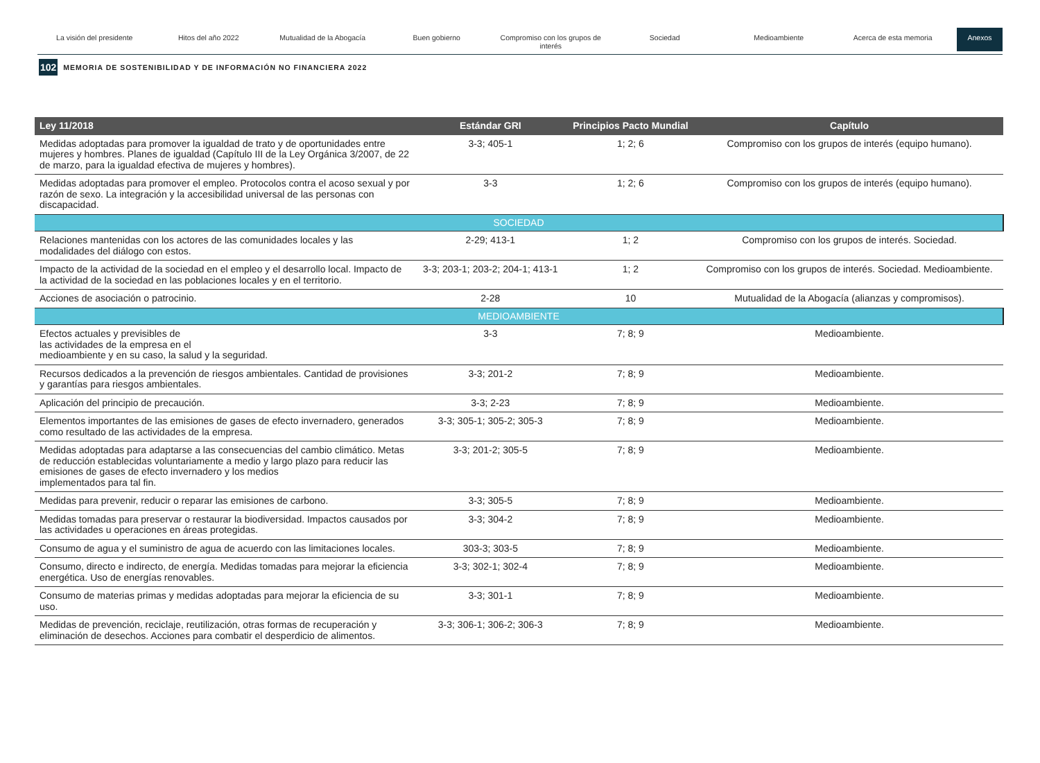La visión del presidente Hitos del año 2022 Mutualidad de la Abogacía Buen gobierno Compromiso con los grupos de interés
Sociedad Medioambiente Acerca de esta memoria
Anexos
102 MEMORIA DE SOSTENIBILIDAD Y DE INFORMACIÓN NO FINANCIERA 2022
| Ley 11/2018 | Estándar GRI | Principios Pacto Mundial | Capítulo |
| --- | --- | --- | --- |
| Medidas adoptadas para promover la igualdad de trato y de oportunidades entre mujeres y hombres. Planes de igualdad (Capítulo III de la Ley Orgánica 3/2007, de 22 de marzo, para la igualdad efectiva de mujeres y hombres). | 3-3; 405-1 | 1; 2; 6 | Compromiso con los grupos de interés (equipo humano). |
| Medidas adoptadas para promover el empleo. Protocolos contra el acoso sexual y por razón de sexo. La integración y la accesibilidad universal de las personas con discapacidad. | 3-3 | 1; 2; 6 | Compromiso con los grupos de interés (equipo humano). |
| SOCIEDAD | | | |
| Relaciones mantenidas con los actores de las comunidades locales y las modalidades del diálogo con estos. | 2-29; 413-1 | 1; 2 | Compromiso con los grupos de interés. Sociedad. |
| Impacto de la actividad de la sociedad en el empleo y el desarrollo local. Impacto de la actividad de la sociedad en las poblaciones locales y en el territorio. | 3-3; 203-1; 203-2; 204-1; 413-1 | 1; 2 | Compromiso con los grupos de interés. Sociedad. Medioambiente. |
| Acciones de asociación o patrocinio. | 2-28 | 10 | Mutualidad de la Abogacía (alianzas y compromisos). |
| MEDIOAMBIENTE | | | |
| Efectos actuales y previsibles de las actividades de la empresa en el medioambiente y en su caso, la salud y la seguridad. | 3-3 | 7; 8; 9 | Medioambiente. |
| Recursos dedicados a la prevención de riesgos ambientales. Cantidad de provisiones y garantías para riesgos ambientales. | 3-3; 201-2 | 7; 8; 9 | Medioambiente. |
| Aplicación del principio de precaución. | 3-3; 2-23 | 7; 8; 9 | Medioambiente. |
| Elementos importantes de las emisiones de gases de efecto invernadero, generados como resultado de las actividades de la empresa. | 3-3; 305-1; 305-2; 305-3 | 7; 8; 9 | Medioambiente. |
| Medidas adoptadas para adaptarse a las consecuencias del cambio climático. Metas de reducción establecidas voluntariamente a medio y largo plazo para reducir las emisiones de gases de efecto invernadero y los medios implementados para tal fin. | 3-3; 201-2; 305-5 | 7; 8; 9 | Medioambiente. |
| Medidas para prevenir, reducir o reparar las emisiones de carbono. | 3-3; 305-5 | 7; 8; 9 | Medioambiente. |
| Medidas tomadas para preservar o restaurar la biodiversidad. Impactos causados por las actividades u operaciones en áreas protegidas. | 3-3; 304-2 | 7; 8; 9 | Medioambiente. |
| Consumo de agua y el suministro de agua de acuerdo con las limitaciones locales. | 303-3; 303-5 | 7; 8; 9 | Medioambiente. |
| Consumo, directo e indirecto, de energía. Medidas tomadas para mejorar la eficiencia energética. Uso de energías renovables. | 3-3; 302-1; 302-4 | 7; 8; 9 | Medioambiente. |
| Consumo de materias primas y medidas adoptadas para mejorar la eficiencia de su uso. | 3-3; 301-1 | 7; 8; 9 | Medioambiente. |
| Medidas de prevención, reciclaje, reutilización, otras formas de recuperación y eliminación de desechos. Acciones para combatir el desperdicio de alimentos. | 3-3; 306-1; 306-2; 306-3 | 7; 8; 9 | Medioambiente. |